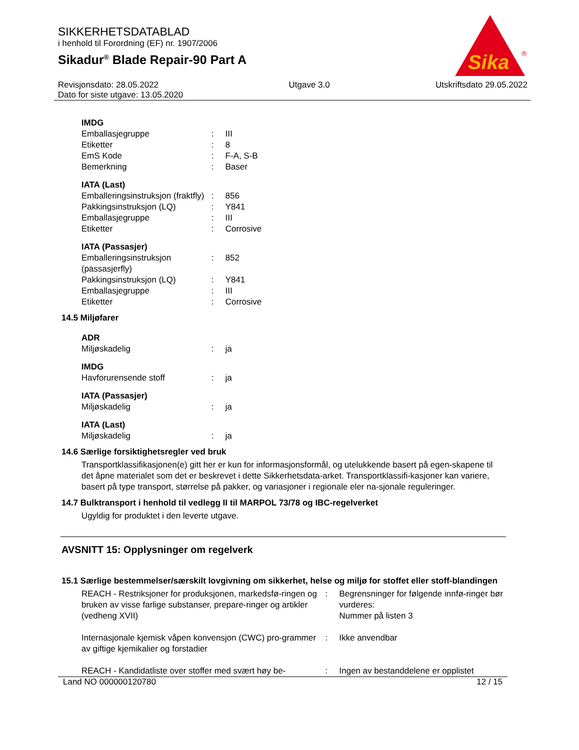SIKKERHETSDATABLAD
i henhold til Forordning (EF) nr. 1907/2006
Sikadur<sup>®</sup> Blade Repair-90 Part A
Sika
®
Revisjonsdato: 28.05.2022
Dato for siste utgave: 13.05.2020 Utgave 3.0 Utskriftsdato 29.05.2022
IMDG
| Emballasjegruppe | : | III |
| Etiketter | : | 8 |
| EmS Kode | : | F-A, S-B |
| Bemerkning | : | Baser |
IATA (Last)
| Emballeringsinstruksjon (fraktfly) | : | 856 |
| Pakkingsinstruksjon (LQ) | : | Y841 |
| Emballasjegruppe | : | III |
| Etiketter | : | Corrosive |
IATA (Passasjer)
| Emballeringsinstruksjon (passasjerfly) | : | 852 |
| Pakkingsinstruksjon (LQ) | : | Y841 |
| Emballasjegruppe | : | III |
| Etiketter | : | Corrosive |
14.5 Miljøfarer
ADR
| Miljøskadelig | : | ja |
IMDG
| Havforurensende stoff | : | ja |
IATA (Passasjer)
| Miljøskadelig | : | ja |
IATA (Last)
| Miljøskadelig | : | ja |
14.6 Særlige forsiktighetsregler ved bruk
Transportklassifikasjonen(e) gitt her er kun for informasjonsformål, og utelukkende basert på egen-skapene til det åpne materialet som det er beskrevet i dette Sikkerhetsdata-arket. Transportklassifi-kasjoner kan variere, basert på type transport, størrelse på pakker, og variasjoner i regionale eler na-sjonale reguleringer.
14.7 Bulktransport i henhold til vedlegg II til MARPOL 73/78 og IBC-regelverket
Ugyldig for produktet i den leverte utgave.
AVSNITT 15: Opplysninger om regelverk
15.1 Særlige bestemmelser/særskilt lovgivning om sikkerhet, helse og miljø for stoffet eller stoff-blandingen
| REACH - Restriksjoner for produksjonen, markedsfø-ringen og bruken av visse farlige substanser, prepare-ringer og artikler (vedheng XVII) | : | Begrensninger for følgende innfø-ringer bør vurderes: Nummer på listen 3 |
| Internasjonale kjemisk våpen konvensjon (CWC) pro-grammer av giftige kjemikalier og forstadier | : | Ikke anvendbar |
| REACH - Kandidatliste over stoffer med svært høy be- | : | Ingen av bestanddelene er opplistet |
Land NO 000000120780 12 / 15